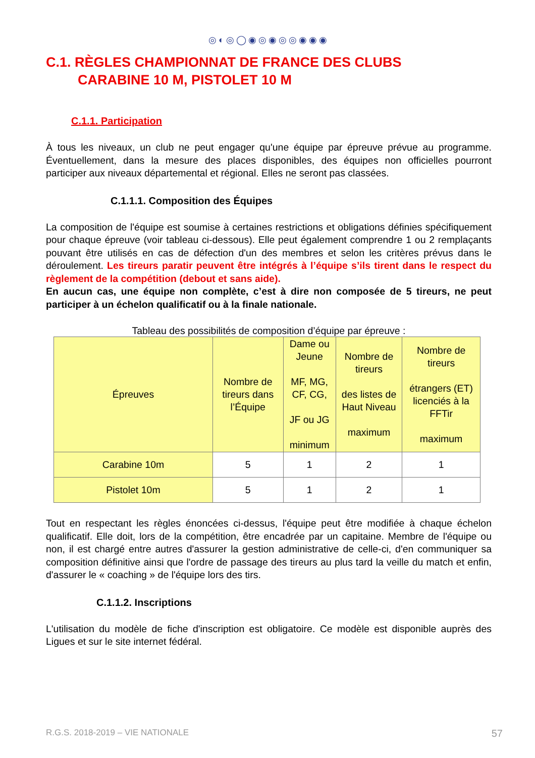◎◐◎◯◉◎◉◎◎◉◉◉
C.1. RÈGLES CHAMPIONNAT DE FRANCE DES CLUBS
CARABINE 10 M, PISTOLET 10 M
C.1.1. Participation
À tous les niveaux, un club ne peut engager qu'une équipe par épreuve prévue au programme. Éventuellement, dans la mesure des places disponibles, des équipes non officielles pourront participer aux niveaux départemental et régional. Elles ne seront pas classées.
C.1.1.1. Composition des Équipes
La composition de l'équipe est soumise à certaines restrictions et obligations définies spécifiquement pour chaque épreuve (voir tableau ci-dessous). Elle peut également comprendre 1 ou 2 remplaçants pouvant être utilisés en cas de défection d'un des membres et selon les critères prévus dans le déroulement. Les tireurs paratir peuvent être intégrés à l’équipe s’ils tirent dans le respect du règlement de la compétition (debout et sans aide).
En aucun cas, une équipe non complète, c’est à dire non composée de 5 tireurs, ne peut participer à un échelon qualificatif ou à la finale nationale.
Tableau des possibilités de composition d’équipe par épreuve :
| Épreuves | Nombre de tireurs dans l’Équipe | Dame ou Jeune MF, MG, CF, CG, JF ou JG minimum | Nombre de tireurs des listes de Haut Niveau maximum | Nombre de tireurs étrangers (ET) licenciés à la FFTir maximum |
| --- | --- | --- | --- | --- |
| Carabine 10m | 5 | 1 | 2 | 1 |
| Pistolet 10m | 5 | 1 | 2 | 1 |
Tout en respectant les règles énoncées ci-dessus, l'équipe peut être modifiée à chaque échelon qualificatif. Elle doit, lors de la compétition, être encadrée par un capitaine. Membre de l'équipe ou non, il est chargé entre autres d'assurer la gestion administrative de celle-ci, d'en communiquer sa composition définitive ainsi que l'ordre de passage des tireurs au plus tard la veille du match et enfin, d'assurer le « coaching » de l'équipe lors des tirs.
C.1.1.2. Inscriptions
L'utilisation du modèle de fiche d'inscription est obligatoire. Ce modèle est disponible auprès des Ligues et sur le site internet fédéral.
R.G.S. 2018-2019 – VIE NATIONALE 57